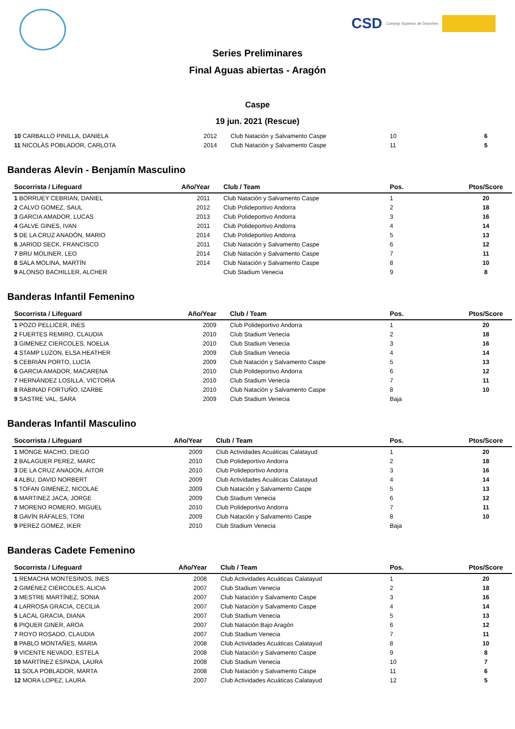CSD Consejo Superior de Deportes
Series Preliminares
Final Aguas abiertas - Aragón
Caspe
19 jun. 2021 (Rescue)
| 10 CARBALLO PINILLA, DANIELA | 2012 | Club Natación y Salvamento Caspe | 10 | 6 |
| 11 NICOLÁS POBLADOR, CARLOTA | 2014 | Club Natación y Salvamento Caspe | 11 | 5 |
Banderas Alevín - Benjamín Masculino
| Socorrista / Lifeguard | Año/Year | Club / Team | Pos. | Ptos/Score |
| --- | --- | --- | --- | --- |
| 1 BORRUEY CEBRIAN, DANIEL | 2011 | Club Natación y Salvamento Caspe | 1 | 20 |
| 2 CALVO GOMEZ, SAUL | 2012 | Club Polideportivo Andorra | 2 | 18 |
| 3 GARCIA AMADOR, LUCAS | 2013 | Club Polideportivo Andorra | 3 | 16 |
| 4 GALVE GINES, IVAN | 2011 | Club Polideportivo Andorra | 4 | 14 |
| 5 DE LA CRUZ ANADÓN, MARIO | 2014 | Club Polideportivo Andorra | 5 | 13 |
| 6 JARIOD SECK, FRANCISCO | 2011 | Club Natación y Salvamento Caspe | 6 | 12 |
| 7 BRU MOLINER, LEO | 2014 | Club Natación y Salvamento Caspe | 7 | 11 |
| 8 SALA MOLINA, MARTÍN | 2014 | Club Natación y Salvamento Caspe | 8 | 10 |
| 9 ALONSO BACHILLER, ALCHER | | Club Stadium Venecia | 9 | 8 |
Banderas Infantil Femenino
| Socorrista / Lifeguard | Año/Year | Club / Team | Pos. | Ptos/Score |
| --- | --- | --- | --- | --- |
| 1 POZO PELLICER, INES | 2009 | Club Polideportivo Andorra | 1 | 20 |
| 2 FUERTES REMIRO, CLAUDIA | 2010 | Club Stadium Venecia | 2 | 18 |
| 3 GIMENEZ CIERCOLES, NOELIA | 2010 | Club Stadium Venecia | 3 | 16 |
| 4 STAMP LUZON, ELSA HEATHER | 2009 | Club Stadium Venecia | 4 | 14 |
| 5 CEBRIÁN PORTO, LUCÍA | 2009 | Club Natación y Salvamento Caspe | 5 | 13 |
| 6 GARCIA AMADOR, MACARENA | 2010 | Club Polideportivo Andorra | 6 | 12 |
| 7 HERNÁNDEZ LOSILLA, VICTORIA | 2010 | Club Stadium Venecia | 7 | 11 |
| 8 RABINAD FORTUÑO, IZARBE | 2010 | Club Natación y Salvamento Caspe | 8 | 10 |
| 9 SASTRE VAL, SARA | 2009 | Club Stadium Venecia | Baja | |
Banderas Infantil Masculino
| Socorrista / Lifeguard | Año/Year | Club / Team | Pos. | Ptos/Score |
| --- | --- | --- | --- | --- |
| 1 MONGE MACHO, DIEGO | 2009 | Club Actividades Acuáticas Calatayud | 1 | 20 |
| 2 BALAGUER PEREZ, MARC | 2010 | Club Polideportivo Andorra | 2 | 18 |
| 3 DE LA CRUZ ANADON, AITOR | 2010 | Club Polideportivo Andorra | 3 | 16 |
| 4 ALBU, DAVID NORBERT | 2009 | Club Actividades Acuáticas Calatayud | 4 | 14 |
| 5 TOFAN GIMÉNEZ, NICOLAE | 2009 | Club Natación y Salvamento Caspe | 5 | 13 |
| 6 MARTINEZ JACA, JORGE | 2009 | Club Stadium Venecia | 6 | 12 |
| 7 MORENO ROMERO, MIGUEL | 2010 | Club Polideportivo Andorra | 7 | 11 |
| 8 GAVÍN RÁFALES, TONI | 2009 | Club Natación y Salvamento Caspe | 8 | 10 |
| 9 PEREZ GOMEZ, IKER | 2010 | Club Stadium Venecia | Baja | |
Banderas Cadete Femenino
| Socorrista / Lifeguard | Año/Year | Club / Team | Pos. | Ptos/Score |
| --- | --- | --- | --- | --- |
| 1 REMACHA MONTESINOS, INES | 2008 | Club Actividades Acuáticas Calatayud | 1 | 20 |
| 2 GIMÉNEZ CIÉRCOLES, ALICIA | 2007 | Club Stadium Venecia | 2 | 18 |
| 3 MESTRE MARTÍNEZ, SONIA | 2007 | Club Natación y Salvamento Caspe | 3 | 16 |
| 4 LARROSA GRACIA, CECILIA | 2007 | Club Natación y Salvamento Caspe | 4 | 14 |
| 5 LACAL GRACIA, DIANA | 2007 | Club Stadium Venecia | 5 | 13 |
| 6 PIQUER GINER, AROA | 2007 | Club Natación Bajo Aragón | 6 | 12 |
| 7 ROYO ROSADO, CLAUDIA | 2007 | Club Stadium Venecia | 7 | 11 |
| 8 PABLO MONTAÑES, MARIA | 2008 | Club Actividades Acuáticas Calatayud | 8 | 10 |
| 9 VICENTE NEVADO, ESTELA | 2008 | Club Natación y Salvamento Caspe | 9 | 8 |
| 10 MARTÍNEZ ESPADA, LAURA | 2008 | Club Stadium Venecia | 10 | 7 |
| 11 SOLA POBLADOR, MARTA | 2008 | Club Natación y Salvamento Caspe | 11 | 6 |
| 12 MORA LOPEZ, LAURA | 2007 | Club Actividades Acuáticas Calatayud | 12 | 5 |